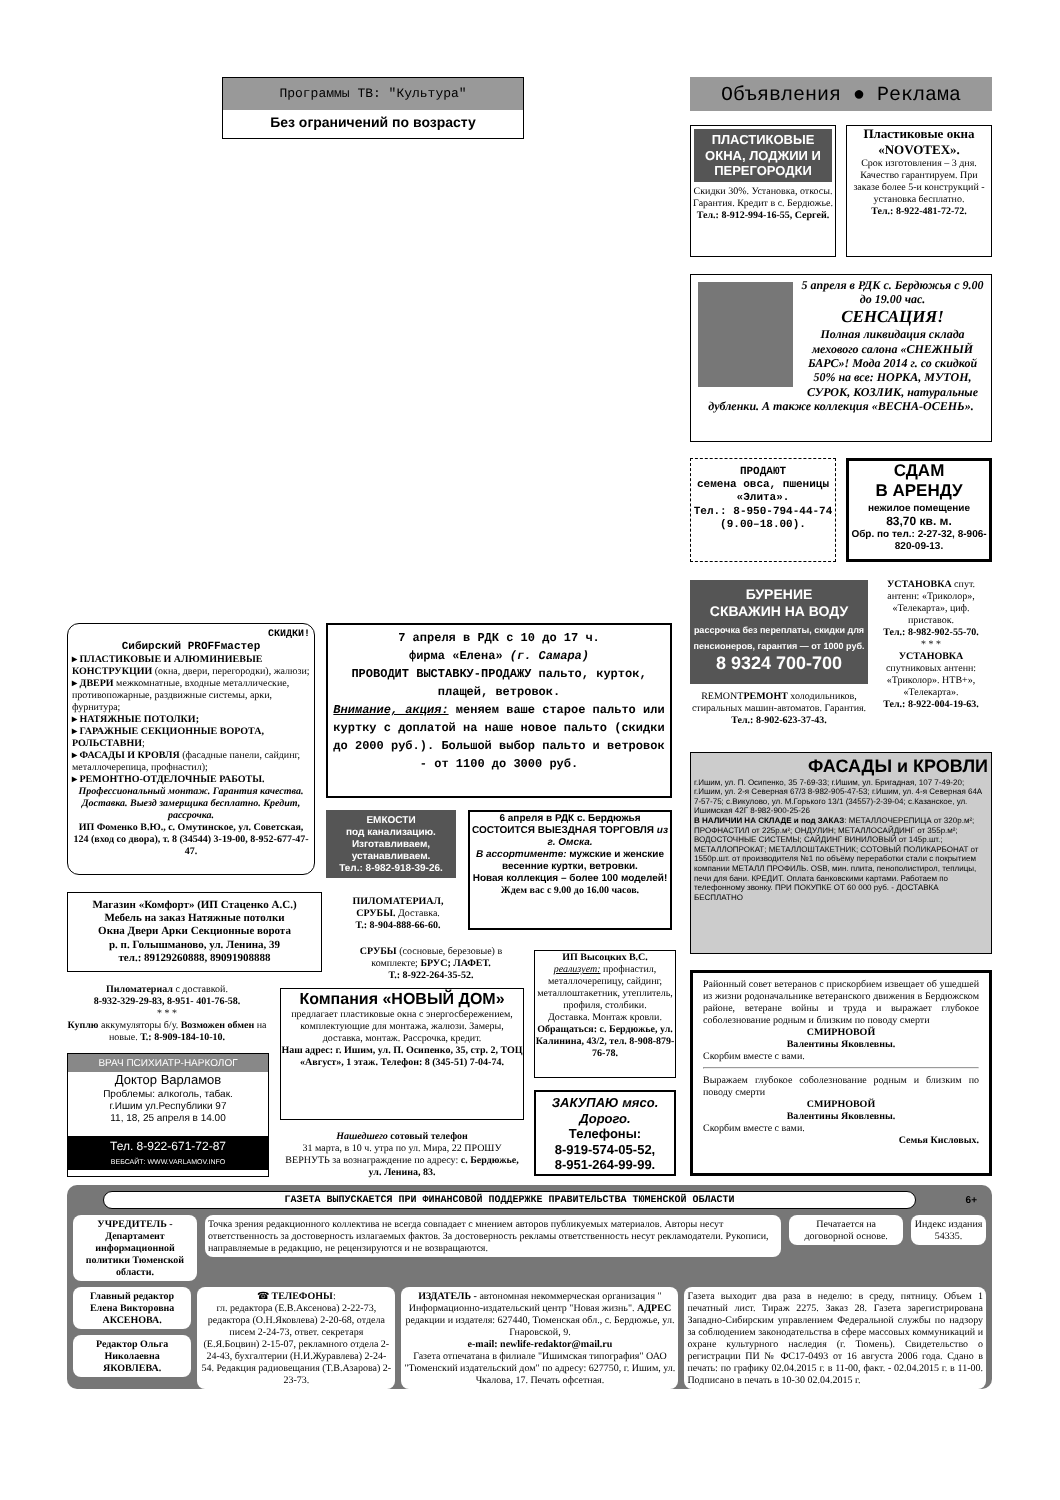Программы ТВ: "Культура"
Без ограничений по возрасту
Объявления ● Реклама
ПЛАСТИКОВЫЕ ОКНА, ЛОДЖИИ И ПЕРЕГОРОДКИ
Скидки 30%. Установка, откосы. Гарантия. Кредит в с. Бердюжье.
Тел.: 8-912-994-16-55, Сергей.
Пластиковые окна «NOVOTEX».
Срок изготовления – 3 дня. Качество гарантируем. При заказе более 5-и конструкций - установка бесплатно.
Тел.: 8-922-481-72-72.
5 апреля в РДК с. Бердюжья с 9.00 до 19.00 час.
СЕНСАЦИЯ!
Полная ликвидация склада мехового салона «СНЕЖНЫЙ БАРС»! Мода 2014 г. со скидкой 50% на все: НОРКА, МУТОН, СУРОК, КОЗЛИК, натуральные дубленки. А также коллекция «ВЕСНА-ОСЕНЬ».
ПРОДАЮТ
семена овса, пшеницы «Элита».
Тел.: 8-950-794-44-74 (9.00–18.00).
СДАМ
В АРЕНДУ
нежилое помещение
83,70 кв. м.
Обр. по тел.: 2-27-32, 8-906-820-09-13.
БУРЕНИЕ
СКВАЖИН НА ВОДУ
рассрочка без переплаты, скидки для пенсионеров, гарантия — от 1000 руб.
8 9324 700-700
REMONTРЕМОНТ холодильников, стиральных машин-автоматов. Гарантия.
Тел.: 8-902-623-37-43.
УСТАНОВКА спут. антенн: «Триколор», «Телекарта», циф. приставок.
Тел.: 8-982-902-55-70.
* * *
УСТАНОВКА спутниковых антенн: «Триколор». НТВ+», «Телекарта».
Тел.: 8-922-004-19-63.
ФАСАДЫ и КРОВЛИ
г.Ишим, ул. П. Осипенко, 35 7-69-33; г.Ишим, ул. Бригадная, 107 7-49-20; г.Ишим, ул. 2-я Северная 67/3 8-982-905-47-53; г.Ишим, ул. 4-я Северная 64А 7-57-75; с.Викулово, ул. М.Горького 13/1 (34557)-2-39-04; с.Казанское, ул. Ишимская 42Г 8-982-900-25-26
В НАЛИЧИИ НА СКЛАДЕ и под ЗАКАЗ: МЕТАЛЛОЧЕРЕПИЦА от 320р.м²; ПРОФНАСТИЛ от 225р.м²; ОНДУЛИН; МЕТАЛЛОСАЙДИНГ от 355р.м²; ВОДОСТОЧНЫЕ СИСТЕМЫ; САЙДИНГ ВИНИЛОВЫЙ от 145р.шт.; МЕТАЛЛОПРОКАТ; МЕТАЛЛОШТАКЕТНИК; СОТОВЫЙ ПОЛИКАРБОНАТ от 1550р.шт. от производителя №1 по объёму переработки стали с покрытием компании МЕТАЛЛ ПРОФИЛЬ. OSB, мин. плита, пенополистирол, теплицы, печи для бани. КРЕДИТ. Оплата банковскими картами. Работаем по телефонному звонку. ПРИ ПОКУПКЕ ОТ 60 000 руб. - ДОСТАВКА БЕСПЛАТНО
Районный совет ветеранов с прискорбием извещает об ушедшей из жизни родоначальнике ветеранского движения в Бердюжском районе, ветеране войны и труда и выражает глубокое соболезнование родным и близким по поводу смерти
СМИРНОВОЙ
Валентины Яковлевны.
Скорбим вместе с вами.
Выражаем глубокое соболезнование родным и близким по поводу смерти
СМИРНОВОЙ
Валентины Яковлевны.
Скорбим вместе с вами.
Семья Кисловых.
СКИДКИ!
Сибирский PROFFмастер
▸ ПЛАСТИКОВЫЕ И АЛЮМИНИЕВЫЕ КОНСТРУКЦИИ (окна, двери, перегородки), жалюзи;
▸ ДВЕРИ межкомнатные, входные металлические, противопожарные, раздвижные системы, арки, фурнитура;
▸ НАТЯЖНЫЕ ПОТОЛКИ;
▸ ГАРАЖНЫЕ СЕКЦИОННЫЕ ВОРОТА, РОЛЬСТАВНИ;
▸ ФАСАДЫ И КРОВЛЯ (фасадные панели, сайдинг, металлочерепица, профнастил);
▸ РЕМОНТНО-ОТДЕЛОЧНЫЕ РАБОТЫ.
Профессиональный монтаж. Гарантия качества. Доставка. Выезд замерщика бесплатно. Кредит, рассрочка.
ИП Фоменко В.Ю., с. Омутинское, ул. Советская, 124 (вход со двора), т. 8 (34544) 3-19-00, 8-952-677-47-47.
7 апреля в РДК с 10 до 17 ч.
фирма «Елена» (г. Самара)
ПРОВОДИТ ВЫСТАВКУ-ПРОДАЖУ пальто, курток, плащей, ветровок.
Внимание, акция: меняем ваше старое пальто или куртку с доплатой на наше новое пальто (скидки до 2000 руб.). Большой выбор пальто и ветровок - от 1100 до 3000 руб.
ЕМКОСТИ
под канализацию. Изготавливаем, устанавливаем.
Тел.: 8-982-918-39-26.
6 апреля в РДК с. Бердюжья СОСТОИТСЯ ВЫЕЗДНАЯ ТОРГОВЛЯ из г. Омска.
В ассортименте: мужские и женские весенние куртки, ветровки.
Новая коллекция – более 100 моделей!
Ждем вас с 9.00 до 16.00 часов.
Магазин «Комфорт» (ИП Стаценко А.С.)
Мебель на заказ Натяжные потолки
Окна Двери Арки Секционные ворота
р. п. Голышманово, ул. Ленина, 39
тел.: 89129260888, 89091908888
ПИЛОМАТЕРИАЛ, СРУБЫ. Доставка.
Т.: 8-904-888-66-60.
СРУБЫ (сосновые, березовые) в комплекте; БРУС; ЛАФЕТ.
Т.: 8-922-264-35-52.
ИП Высоцких В.С.
реализует: профнастил, металлочерепицу, сайдинг, металлоштакетник, утеплитель, профиля, столбики.
Доставка. Монтаж кровли.
Обращаться: с. Бердюжье, ул. Калинина, 43/2, тел. 8-908-879-76-78.
Пиломатериал с доставкой.
8-932-329-29-83, 8-951- 401-76-58.
* * *
Куплю аккумуляторы б/у. Возможен обмен на новые. Т.: 8-909-184-10-10.
Компания «НОВЫЙ ДОМ»
предлагает пластиковые окна с энергосбережением, комплектующие для монтажа, жалюзи. Замеры, доставка, монтаж. Рассрочка, кредит.
Наш адрес: г. Ишим, ул. П. Осипенко, 35, стр. 2, ТОЦ «Август», 1 этаж. Телефон: 8 (345-51) 7-04-74.
ВРАЧ ПСИХИАТР-НАРКОЛОГ
Доктор Варламов
Проблемы: алкоголь, табак.
г.Ишим ул.Республики 97
11, 18, 25 апреля в 14.00
Тел. 8-922-671-72-87
ВЕБСАЙТ: WWW.VARLAMOV.INFO
Нашедшего сотовый телефон
31 марта, в 10 ч. утра по ул. Мира, 22 ПРОШУ ВЕРНУТЬ за вознаграждение по адресу: с. Бердюжье, ул. Ленина, 83.
ЗАКУПАЮ мясо. Дорого.
Телефоны:
8-919-574-05-52,
8-951-264-99-99.
ГАЗЕТА ВЫПУСКАЕТСЯ ПРИ ФИНАНСОВОЙ ПОДДЕРЖКЕ ПРАВИТЕЛЬСТВА ТЮМЕНСКОЙ ОБЛАСТИ 6+
УЧРЕДИТЕЛЬ - Департамент информационной политики Тюменской области.
Точка зрения редакционного коллектива не всегда совпадает с мнением авторов публикуемых материалов. Авторы несут ответственность за достоверность излагаемых фактов. За достоверность рекламы ответственность несут рекламодатели. Рукописи, направляемые в редакцию, не рецензируются и не возвращаются.
Печатается на договорной основе.
Индекс издания 54335.
Главный редактор Елена Викторовна АКСЕНОВА.
Редактор Ольга Николаевна ЯКОВЛЕВА.
☎ ТЕЛЕФОНЫ:
гл. редактора (Е.В.Аксенова) 2-22-73, редактора (О.Н.Яковлева) 2-20-68, отдела писем 2-24-73, ответ. секретаря (Е.Я.Боцвин) 2-15-07, рекламного отдела 2-24-43, бухгалтерии (Н.И.Журавлева) 2-24-54. Редакция радиовещания (Т.В.Азарова) 2-23-73.
ИЗДАТЕЛЬ - автономная некоммерческая организация " Информационно-издательский центр "Новая жизнь". АДРЕС редакции и издателя: 627440, Тюменская обл., с. Бердюжье, ул. Гнаровской, 9.
e-mail: newlife-redaktor@mail.ru
Газета отпечатана в филиале "Ишимская типография" ОАО "Тюменский издательский дом" по адресу: 627750, г. Ишим, ул. Чкалова, 17. Печать офсетная.
Газета выходит два раза в неделю: в среду, пятницу. Объем 1 печатный лист. Тираж 2275. Заказ 28. Газета зарегистрирована Западно-Сибирским управлением Федеральной службы по надзору за соблюдением законодательства в сфере массовых коммуникаций и охране культурного наследия (г. Тюмень). Свидетельство о регистрации ПИ № ФС17-0493 от 16 августа 2006 года. Сдано в печать: по графику 02.04.2015 г. в 11-00, факт. - 02.04.2015 г. в 11-00. Подписано в печать в 10-30 02.04.2015 г.